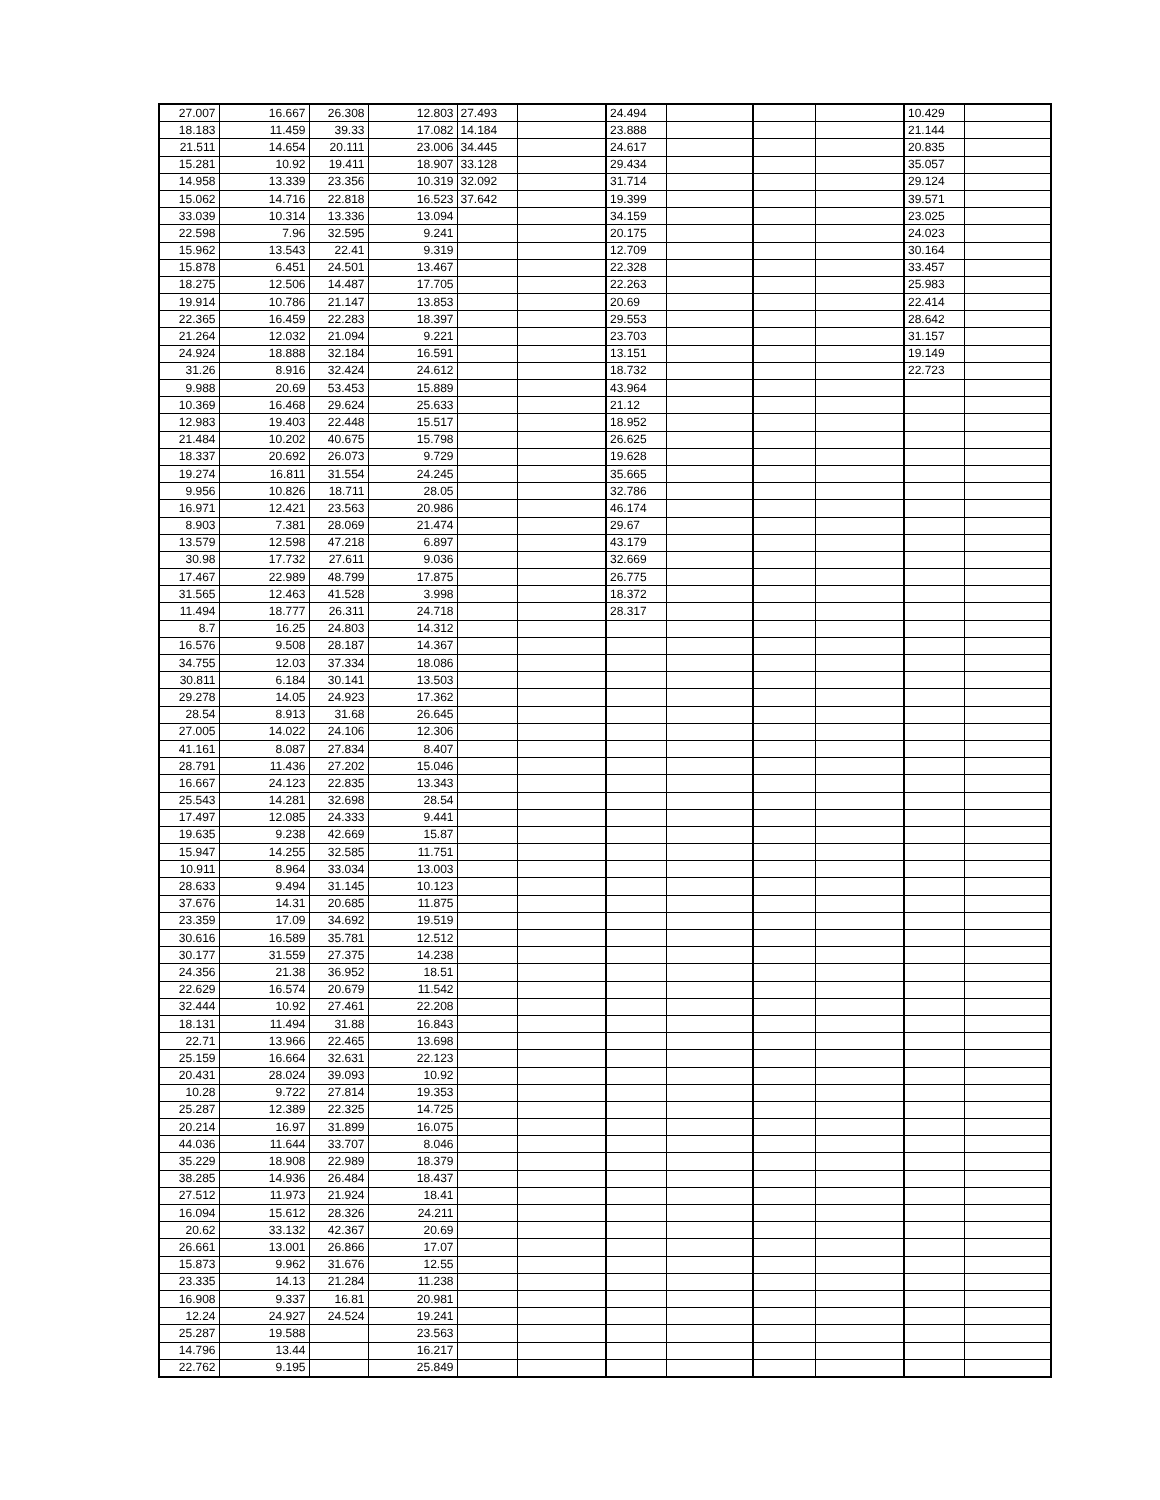| 27.007 | 16.667 | 26.308 | 12.803 | 27.493 | | 24.494 | | | | 10.429 | |
| 18.183 | 11.459 | 39.33 | 17.082 | 14.184 | | 23.888 | | | | 21.144 | |
| 21.511 | 14.654 | 20.111 | 23.006 | 34.445 | | 24.617 | | | | 20.835 | |
| 15.281 | 10.92 | 19.411 | 18.907 | 33.128 | | 29.434 | | | | 35.057 | |
| 14.958 | 13.339 | 23.356 | 10.319 | 32.092 | | 31.714 | | | | 29.124 | |
| 15.062 | 14.716 | 22.818 | 16.523 | 37.642 | | 19.399 | | | | 39.571 | |
| 33.039 | 10.314 | 13.336 | 13.094 | | | 34.159 | | | | 23.025 | |
| 22.598 | 7.96 | 32.595 | 9.241 | | | 20.175 | | | | 24.023 | |
| 15.962 | 13.543 | 22.41 | 9.319 | | | 12.709 | | | | 30.164 | |
| 15.878 | 6.451 | 24.501 | 13.467 | | | 22.328 | | | | 33.457 | |
| 18.275 | 12.506 | 14.487 | 17.705 | | | 22.263 | | | | 25.983 | |
| 19.914 | 10.786 | 21.147 | 13.853 | | | 20.69 | | | | 22.414 | |
| 22.365 | 16.459 | 22.283 | 18.397 | | | 29.553 | | | | 28.642 | |
| 21.264 | 12.032 | 21.094 | 9.221 | | | 23.703 | | | | 31.157 | |
| 24.924 | 18.888 | 32.184 | 16.591 | | | 13.151 | | | | 19.149 | |
| 31.26 | 8.916 | 32.424 | 24.612 | | | 18.732 | | | | 22.723 | |
| 9.988 | 20.69 | 53.453 | 15.889 | | | 43.964 | | | | | |
| 10.369 | 16.468 | 29.624 | 25.633 | | | 21.12 | | | | | |
| 12.983 | 19.403 | 22.448 | 15.517 | | | 18.952 | | | | | |
| 21.484 | 10.202 | 40.675 | 15.798 | | | 26.625 | | | | | |
| 18.337 | 20.692 | 26.073 | 9.729 | | | 19.628 | | | | | |
| 19.274 | 16.811 | 31.554 | 24.245 | | | 35.665 | | | | | |
| 9.956 | 10.826 | 18.711 | 28.05 | | | 32.786 | | | | | |
| 16.971 | 12.421 | 23.563 | 20.986 | | | 46.174 | | | | | |
| 8.903 | 7.381 | 28.069 | 21.474 | | | 29.67 | | | | | |
| 13.579 | 12.598 | 47.218 | 6.897 | | | 43.179 | | | | | |
| 30.98 | 17.732 | 27.611 | 9.036 | | | 32.669 | | | | | |
| 17.467 | 22.989 | 48.799 | 17.875 | | | 26.775 | | | | | |
| 31.565 | 12.463 | 41.528 | 3.998 | | | 18.372 | | | | | |
| 11.494 | 18.777 | 26.311 | 24.718 | | | 28.317 | | | | | |
| 8.7 | 16.25 | 24.803 | 14.312 | | | | | | | | |
| 16.576 | 9.508 | 28.187 | 14.367 | | | | | | | | |
| 34.755 | 12.03 | 37.334 | 18.086 | | | | | | | | |
| 30.811 | 6.184 | 30.141 | 13.503 | | | | | | | | |
| 29.278 | 14.05 | 24.923 | 17.362 | | | | | | | | |
| 28.54 | 8.913 | 31.68 | 26.645 | | | | | | | | |
| 27.005 | 14.022 | 24.106 | 12.306 | | | | | | | | |
| 41.161 | 8.087 | 27.834 | 8.407 | | | | | | | | |
| 28.791 | 11.436 | 27.202 | 15.046 | | | | | | | | |
| 16.667 | 24.123 | 22.835 | 13.343 | | | | | | | | |
| 25.543 | 14.281 | 32.698 | 28.54 | | | | | | | | |
| 17.497 | 12.085 | 24.333 | 9.441 | | | | | | | | |
| 19.635 | 9.238 | 42.669 | 15.87 | | | | | | | | |
| 15.947 | 14.255 | 32.585 | 11.751 | | | | | | | | |
| 10.911 | 8.964 | 33.034 | 13.003 | | | | | | | | |
| 28.633 | 9.494 | 31.145 | 10.123 | | | | | | | | |
| 37.676 | 14.31 | 20.685 | 11.875 | | | | | | | | |
| 23.359 | 17.09 | 34.692 | 19.519 | | | | | | | | |
| 30.616 | 16.589 | 35.781 | 12.512 | | | | | | | | |
| 30.177 | 31.559 | 27.375 | 14.238 | | | | | | | | |
| 24.356 | 21.38 | 36.952 | 18.51 | | | | | | | | |
| 22.629 | 16.574 | 20.679 | 11.542 | | | | | | | | |
| 32.444 | 10.92 | 27.461 | 22.208 | | | | | | | | |
| 18.131 | 11.494 | 31.88 | 16.843 | | | | | | | | |
| 22.71 | 13.966 | 22.465 | 13.698 | | | | | | | | |
| 25.159 | 16.664 | 32.631 | 22.123 | | | | | | | | |
| 20.431 | 28.024 | 39.093 | 10.92 | | | | | | | | |
| 10.28 | 9.722 | 27.814 | 19.353 | | | | | | | | |
| 25.287 | 12.389 | 22.325 | 14.725 | | | | | | | | |
| 20.214 | 16.97 | 31.899 | 16.075 | | | | | | | | |
| 44.036 | 11.644 | 33.707 | 8.046 | | | | | | | | |
| 35.229 | 18.908 | 22.989 | 18.379 | | | | | | | | |
| 38.285 | 14.936 | 26.484 | 18.437 | | | | | | | | |
| 27.512 | 11.973 | 21.924 | 18.41 | | | | | | | | |
| 16.094 | 15.612 | 28.326 | 24.211 | | | | | | | | |
| 20.62 | 33.132 | 42.367 | 20.69 | | | | | | | | |
| 26.661 | 13.001 | 26.866 | 17.07 | | | | | | | | |
| 15.873 | 9.962 | 31.676 | 12.55 | | | | | | | | |
| 23.335 | 14.13 | 21.284 | 11.238 | | | | | | | | |
| 16.908 | 9.337 | 16.81 | 20.981 | | | | | | | | |
| 12.24 | 24.927 | 24.524 | 19.241 | | | | | | | | |
| 25.287 | 19.588 | | 23.563 | | | | | | | | |
| 14.796 | 13.44 | | 16.217 | | | | | | | | |
| 22.762 | 9.195 | | 25.849 | | | | | | | | |